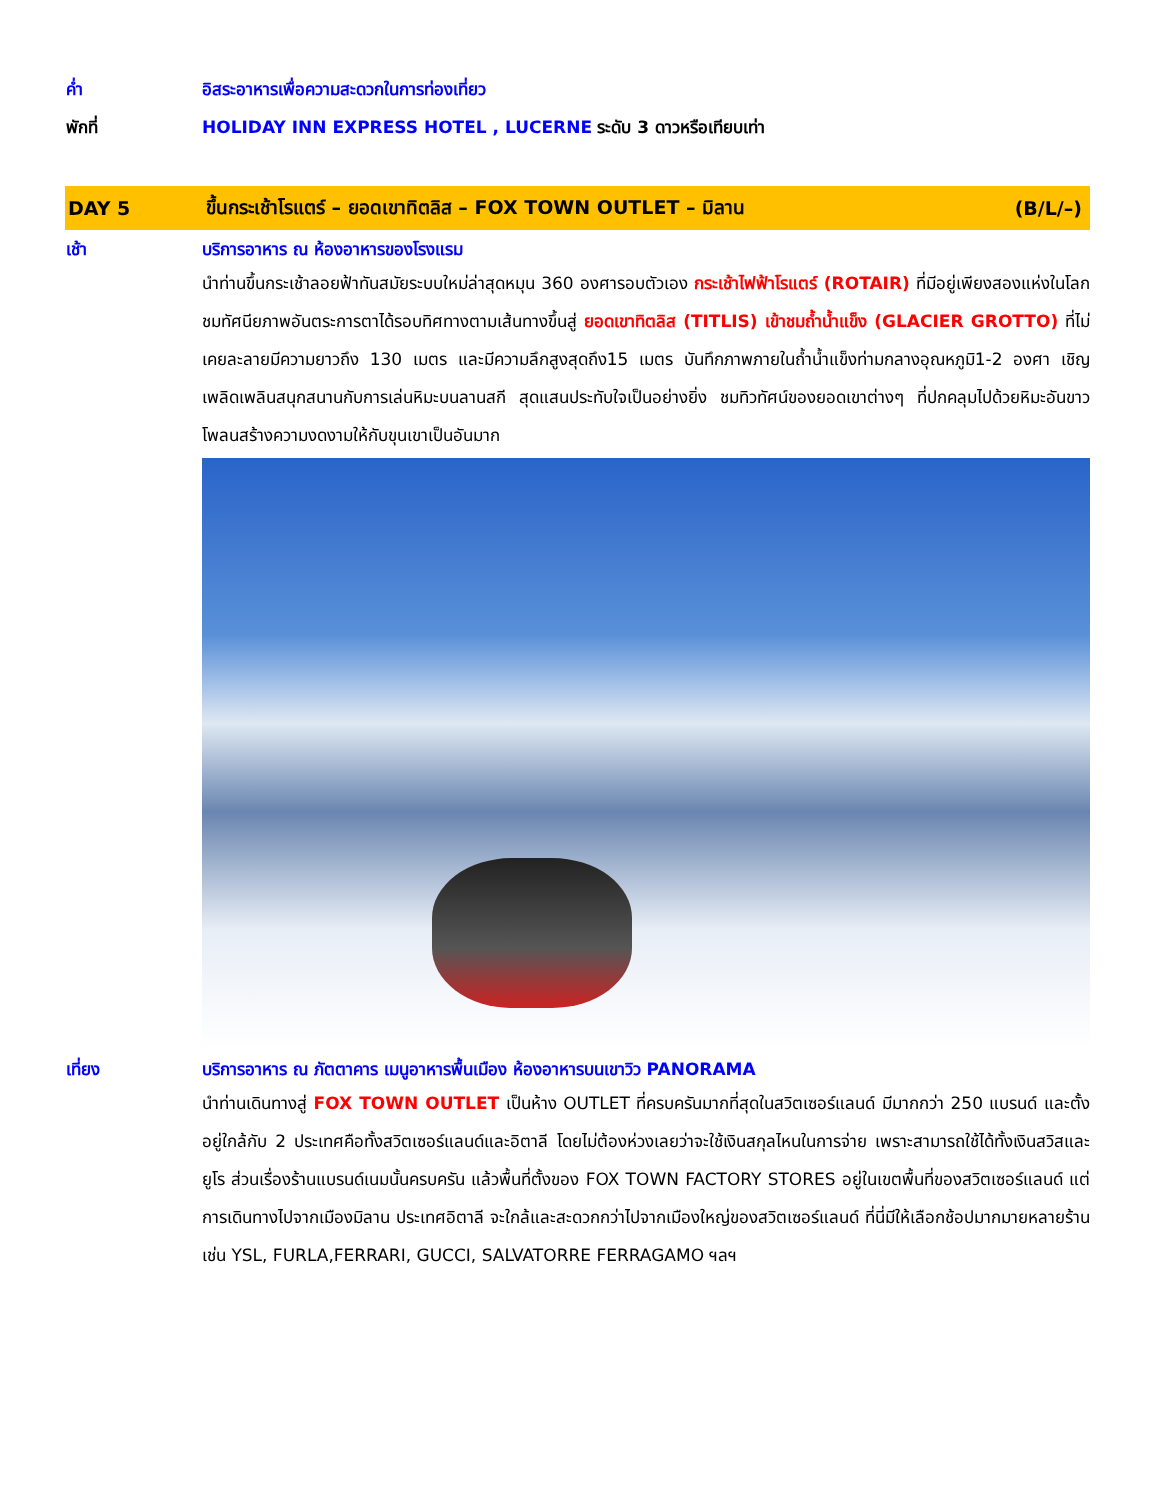ค่ำ อิสระอาหารเพื่อความสะดวกในการท่องเที่ยว
พักที่ HOLIDAY INN EXPRESS HOTEL , LUCERNE ระดับ 3 ดาวหรือเทียบเท่า
DAY 5
ขึ้นกระเช้าโรแตร์ – ยอดเขาทิตลิส – FOX TOWN OUTLET – มิลาน
(B/L/–)
เช้า บริการอาหาร ณ ห้องอาหารของโรงแรม
นำท่านขึ้นกระเช้าลอยฟ้าทันสมัยระบบใหม่ล่าสุดหมุน 360 องศารอบตัวเอง กระเช้าไฟฟ้าโรแตร์ (ROTAIR) ที่มีอยู่เพียงสองแห่งในโลก ชมทัศนียภาพอันตระการตาได้รอบทิศทางตามเส้นทางขึ้นสู่ ยอดเขาทิตลิส (TITLIS) เข้าชมถ้ำน้ำแข็ง (GLACIER GROTTO) ที่ไม่เคยละลายมีความยาวถึง 130 เมตร และมีความลึกสูงสุดถึง15 เมตร บันทึกภาพภายในถ้ำน้ำแข็งท่ามกลางอุณหภูมิ1-2 องศา เชิญเพลิดเพลินสนุกสนานกับการเล่นหิมะบนลานสกี สุดแสนประทับใจเป็นอย่างยิ่ง ชมทิวทัศน์ของยอดเขาต่างๆ ที่ปกคลุมไปด้วยหิมะอันขาวโพลนสร้างความงดงามให้กับขุนเขาเป็นอันมาก
เที่ยง บริการอาหาร ณ ภัตตาคาร เมนูอาหารพื้นเมือง ห้องอาหารบนเขาวิว PANORAMA
นำท่านเดินทางสู่ FOX TOWN OUTLET เป็นห้าง OUTLET ที่ครบครันมากที่สุดในสวิตเซอร์แลนด์ มีมากกว่า 250 แบรนด์ และตั้งอยู่ใกล้กับ 2 ประเทศคือทั้งสวิตเซอร์แลนด์และอิตาลี โดยไม่ต้องห่วงเลยว่าจะใช้เงินสกุลไหนในการจ่าย เพราะสามารถใช้ได้ทั้งเงินสวิสและยูโร ส่วนเรื่องร้านแบรนด์เนมนั้นครบครัน แล้วพื้นที่ตั้งของ FOX TOWN FACTORY STORES อยู่ในเขตพื้นที่ของสวิตเซอร์แลนด์ แต่การเดินทางไปจากเมืองมิลาน ประเทศอิตาลี จะใกล้และสะดวกกว่าไปจากเมืองใหญ่ของสวิตเซอร์แลนด์ ที่นี่มีให้เลือกช้อปมากมายหลายร้าน เช่น YSL, FURLA,FERRARI, GUCCI, SALVATORRE FERRAGAMO ฯลฯ